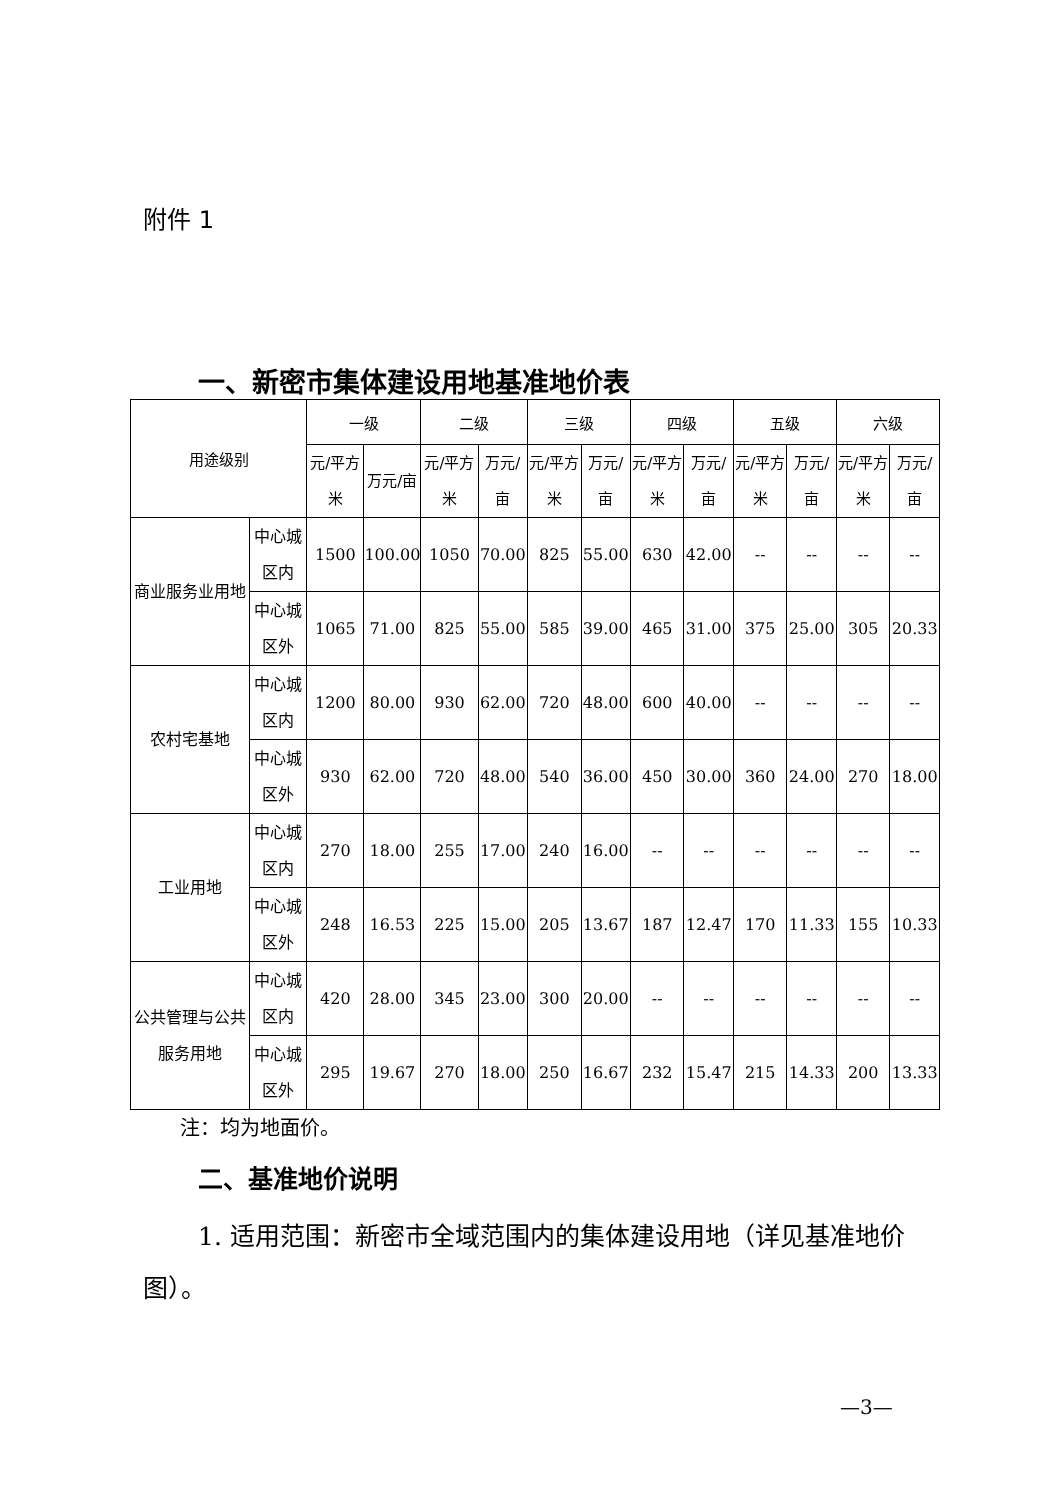附件 1
一、新密市集体建设用地基准地价表
| 用途级别 | | 一级 | | 二级 | | 三级 | | 四级 | | 五级 | | 六级 | |
| --- | --- | --- | --- | --- | --- | --- | --- | --- | --- | --- | --- | --- | --- |
| | | 元/平方米 | 万元/亩 | 元/平方米 | 万元/亩 | 元/平方米 | 万元/亩 | 元/平方米 | 万元/亩 | 元/平方米 | 万元/亩 | 元/平方米 | 万元/亩 |
| 商业服务业用地 | 中心城区内 | 1500 | 100.00 | 1050 | 70.00 | 825 | 55.00 | 630 | 42.00 | -- | -- | -- | -- |
| | 中心城区外 | 1065 | 71.00 | 825 | 55.00 | 585 | 39.00 | 465 | 31.00 | 375 | 25.00 | 305 | 20.33 |
| 农村宅基地 | 中心城区内 | 1200 | 80.00 | 930 | 62.00 | 720 | 48.00 | 600 | 40.00 | -- | -- | -- | -- |
| | 中心城区外 | 930 | 62.00 | 720 | 48.00 | 540 | 36.00 | 450 | 30.00 | 360 | 24.00 | 270 | 18.00 |
| 工业用地 | 中心城区内 | 270 | 18.00 | 255 | 17.00 | 240 | 16.00 | -- | -- | -- | -- | -- | -- |
| | 中心城区外 | 248 | 16.53 | 225 | 15.00 | 205 | 13.67 | 187 | 12.47 | 170 | 11.33 | 155 | 10.33 |
| 公共管理与公共服务用地 | 中心城区内 | 420 | 28.00 | 345 | 23.00 | 300 | 20.00 | -- | -- | -- | -- | -- | -- |
| | 中心城区外 | 295 | 19.67 | 270 | 18.00 | 250 | 16.67 | 232 | 15.47 | 215 | 14.33 | 200 | 13.33 |
注：均为地面价。
二、基准地价说明
1. 适用范围：新密市全域范围内的集体建设用地（详见基准地价图）。
—3—